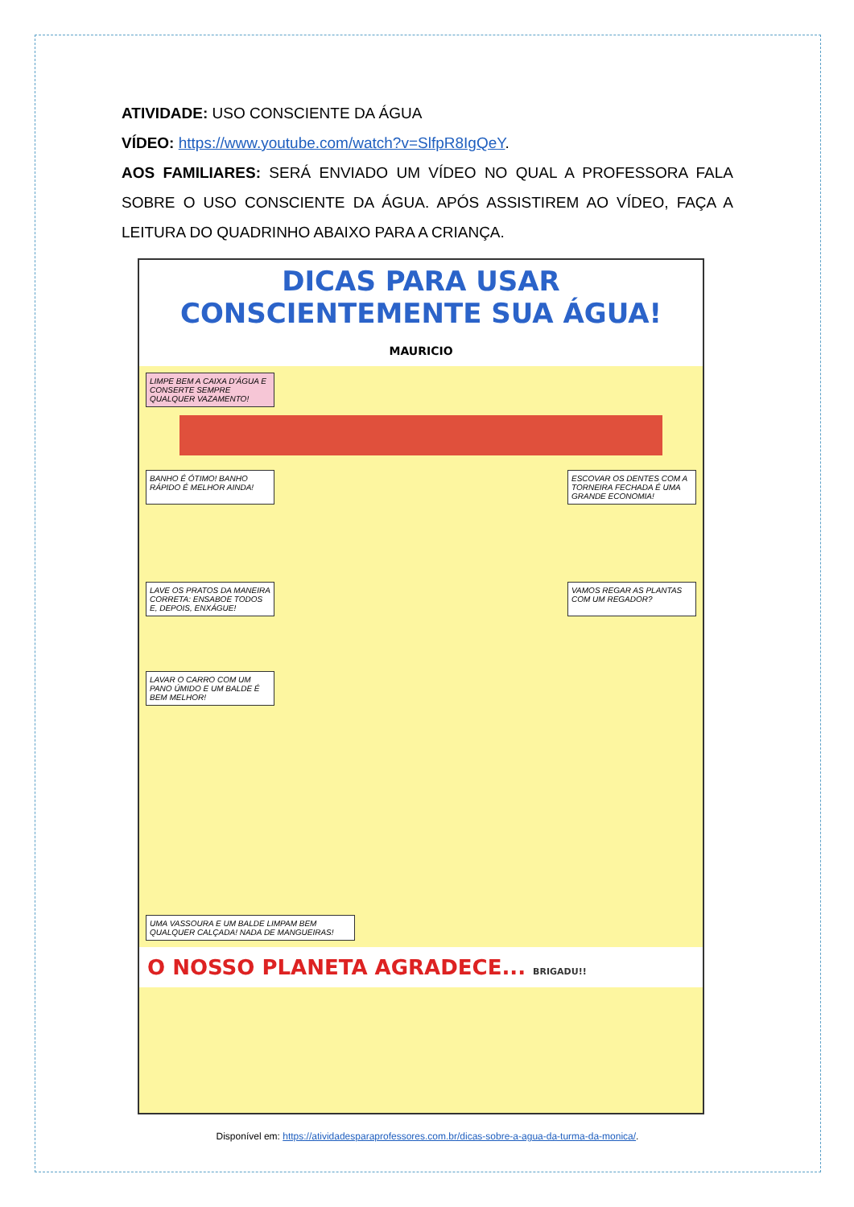ATIVIDADE: USO CONSCIENTE DA ÁGUA
VÍDEO: https://www.youtube.com/watch?v=SlfpR8IgQeY.
AOS FAMILIARES: SERÁ ENVIADO UM VÍDEO NO QUAL A PROFESSORA FALA SOBRE O USO CONSCIENTE DA ÁGUA. APÓS ASSISTIREM AO VÍDEO, FAÇA A LEITURA DO QUADRINHO ABAIXO PARA A CRIANÇA.
DICAS PARA USAR CONSCIENTEMENTE SUA ÁGUA! MAURICIO
LIMPE BEM A CAIXA D'ÁGUA E CONSERTE SEMPRE QUALQUER VAZAMENTO!
BANHO É ÓTIMO! BANHO RÁPIDO É MELHOR AINDA!
ESCOVAR OS DENTES COM A TORNEIRA FECHADA É UMA GRANDE ECONOMIA!
LAVE OS PRATOS DA MANEIRA CORRETA: ENSABOE TODOS E, DEPOIS, ENXÁGUE!
VAMOS REGAR AS PLANTAS COM UM REGADOR?
LAVAR O CARRO COM UM PANO ÚMIDO E UM BALDE É BEM MELHOR!
UMA VASSOURA E UM BALDE LIMPAM BEM QUALQUER CALÇADA! NADA DE MANGUEIRAS!
O NOSSO PLANETA AGRADECE... BRIGADU!!
Disponível em: https://atividadesparaprofessores.com.br/dicas-sobre-a-agua-da-turma-da-monica/.